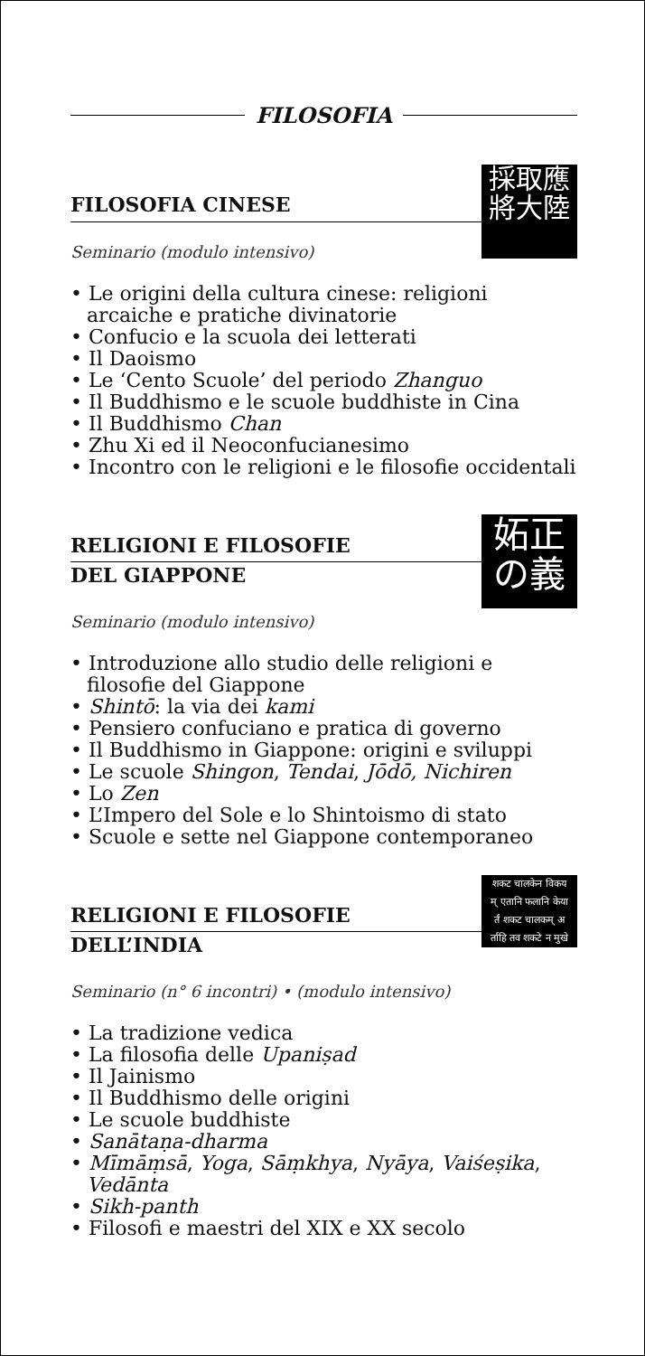FILOSOFIA
採取應
將大陸
FILOSOFIA CINESE
Seminario (modulo intensivo)
• Le origini della cultura cinese: religioni arcaiche e pratiche divinatorie
• Confucio e la scuola dei letterati
• Il Daoismo
• Le ‘Cento Scuole’ del periodo Zhanguo
• Il Buddhismo e le scuole buddhiste in Cina
• Il Buddhismo Chan
• Zhu Xi ed il Neoconfucianesimo
• Incontro con le religioni e le filosofie occidentali
妬正
の義
RELIGIONI E FILOSOFIE
DEL GIAPPONE
Seminario (modulo intensivo)
• Introduzione allo studio delle religioni e filosofie del Giappone
• Shintō: la via dei kami
• Pensiero confuciano e pratica di governo
• Il Buddhismo in Giappone: origini e sviluppi
• Le scuole Shingon, Tendai, Jōdō, Nichiren
• Lo Zen
• L’Impero del Sole e lo Shintoismo di stato
• Scuole e sette nel Giappone contemporaneo
शकट चालकेन विकय
म् एतानि फलानि केया
र्तं शकट चालकम् अ
र्ताहि तव शकटे न मुखे
RELIGIONI E FILOSOFIE
DELL’INDIA
Seminario (n° 6 incontri) • (modulo intensivo)
• La tradizione vedica
• La filosofia delle Upaniṣad
• Il Jainismo
• Il Buddhismo delle origini
• Le scuole buddhiste
• Sanātaṇa-dharma
• Mīmāṃsā, Yoga, Sāṃkhya, Nyāya, Vaiśeṣika, Vedānta
• Sikh-panth
• Filosofi e maestri del XIX e XX secolo